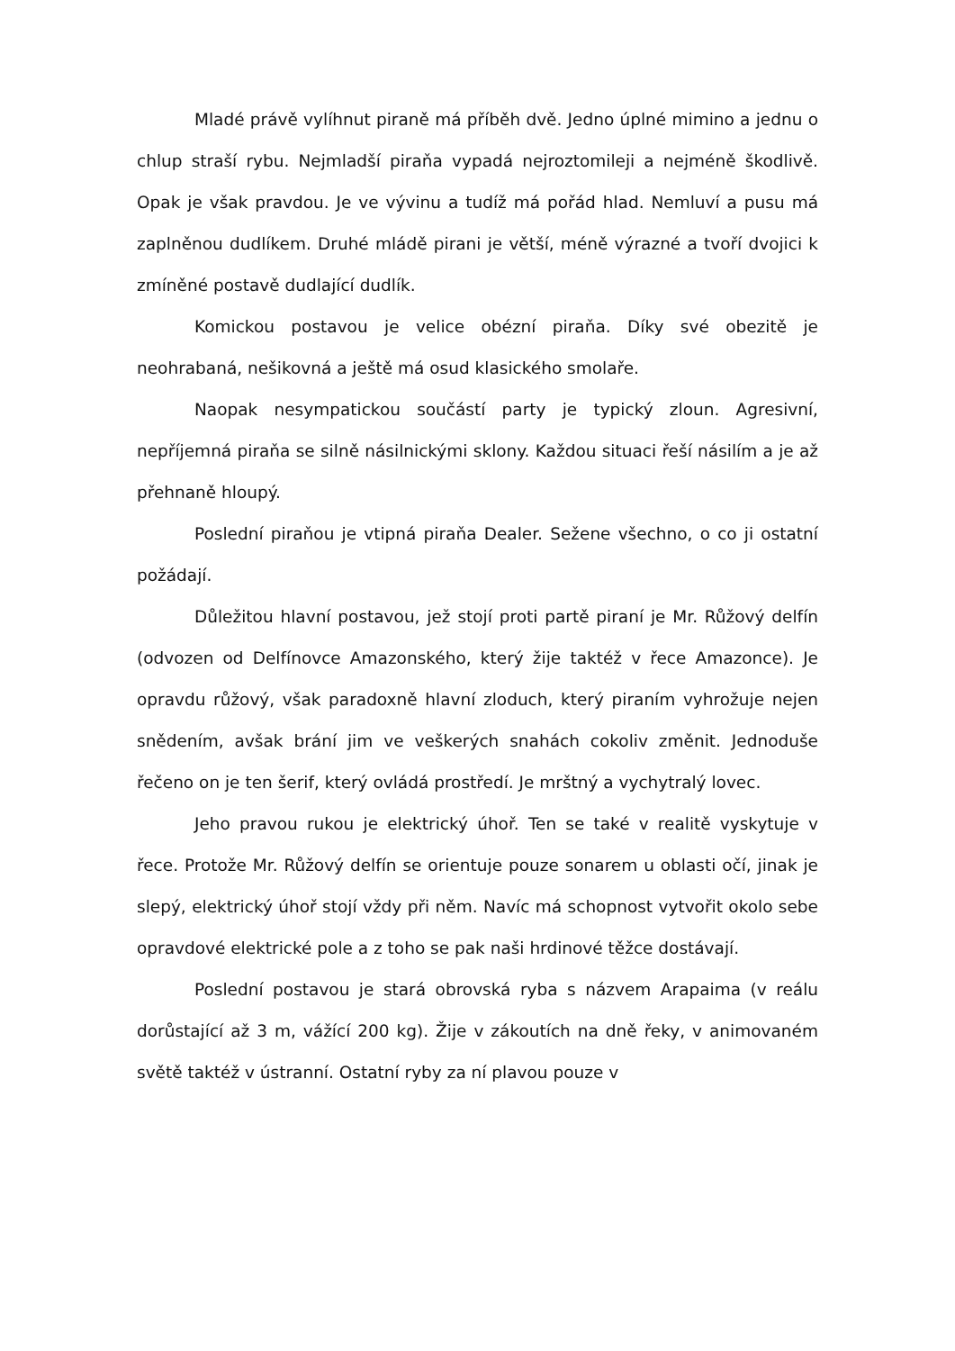Mladé právě vylíhnut piraně má příběh dvě. Jedno úplné mimino a jednu o chlup straší rybu. Nejmladší piraňa vypadá nejroztomileji a nejméně škodlivě. Opak je však pravdou. Je ve vývinu a tudíž má pořád hlad. Nemluví a pusu má zaplněnou dudlíkem. Druhé mládě pirani je větší, méně výrazné a tvoří dvojici k zmíněné postavě dudlající dudlík.
Komickou postavou je velice obézní piraňa. Díky své obezitě je neohrabaná, nešikovná a ještě má osud klasického smolaře.
Naopak nesympatickou součástí party je typický zloun. Agresivní, nepříjemná piraňa se silně násilnickými sklony. Každou situaci řeší násilím a je až přehnaně hloupý.
Poslední piraňou je vtipná piraňa Dealer. Sežene všechno, o co ji ostatní požádají.
Důležitou hlavní postavou, jež stojí proti partě piraní je Mr. Růžový delfín (odvozen od Delfínovce Amazonského, který žije taktéž v řece Amazonce). Je opravdu růžový, však paradoxně hlavní zloduch, který piraním vyhrožuje nejen snědením, avšak brání jim ve veškerých snahách cokoliv změnit. Jednoduše řečeno on je ten šerif, který ovládá prostředí. Je mrštný a vychytralý lovec.
Jeho pravou rukou je elektrický úhoř. Ten se také v realitě vyskytuje v řece. Protože Mr. Růžový delfín se orientuje pouze sonarem u oblasti očí, jinak je slepý, elektrický úhoř stojí vždy při něm. Navíc má schopnost vytvořit okolo sebe opravdové elektrické pole a z toho se pak naši hrdinové těžce dostávají.
Poslední postavou je stará obrovská ryba s názvem Arapaima (v reálu dorůstající až 3 m, vážící 200 kg). Žije v zákoutích na dně řeky, v animovaném světě taktéž v ústranní. Ostatní ryby za ní plavou pouze v